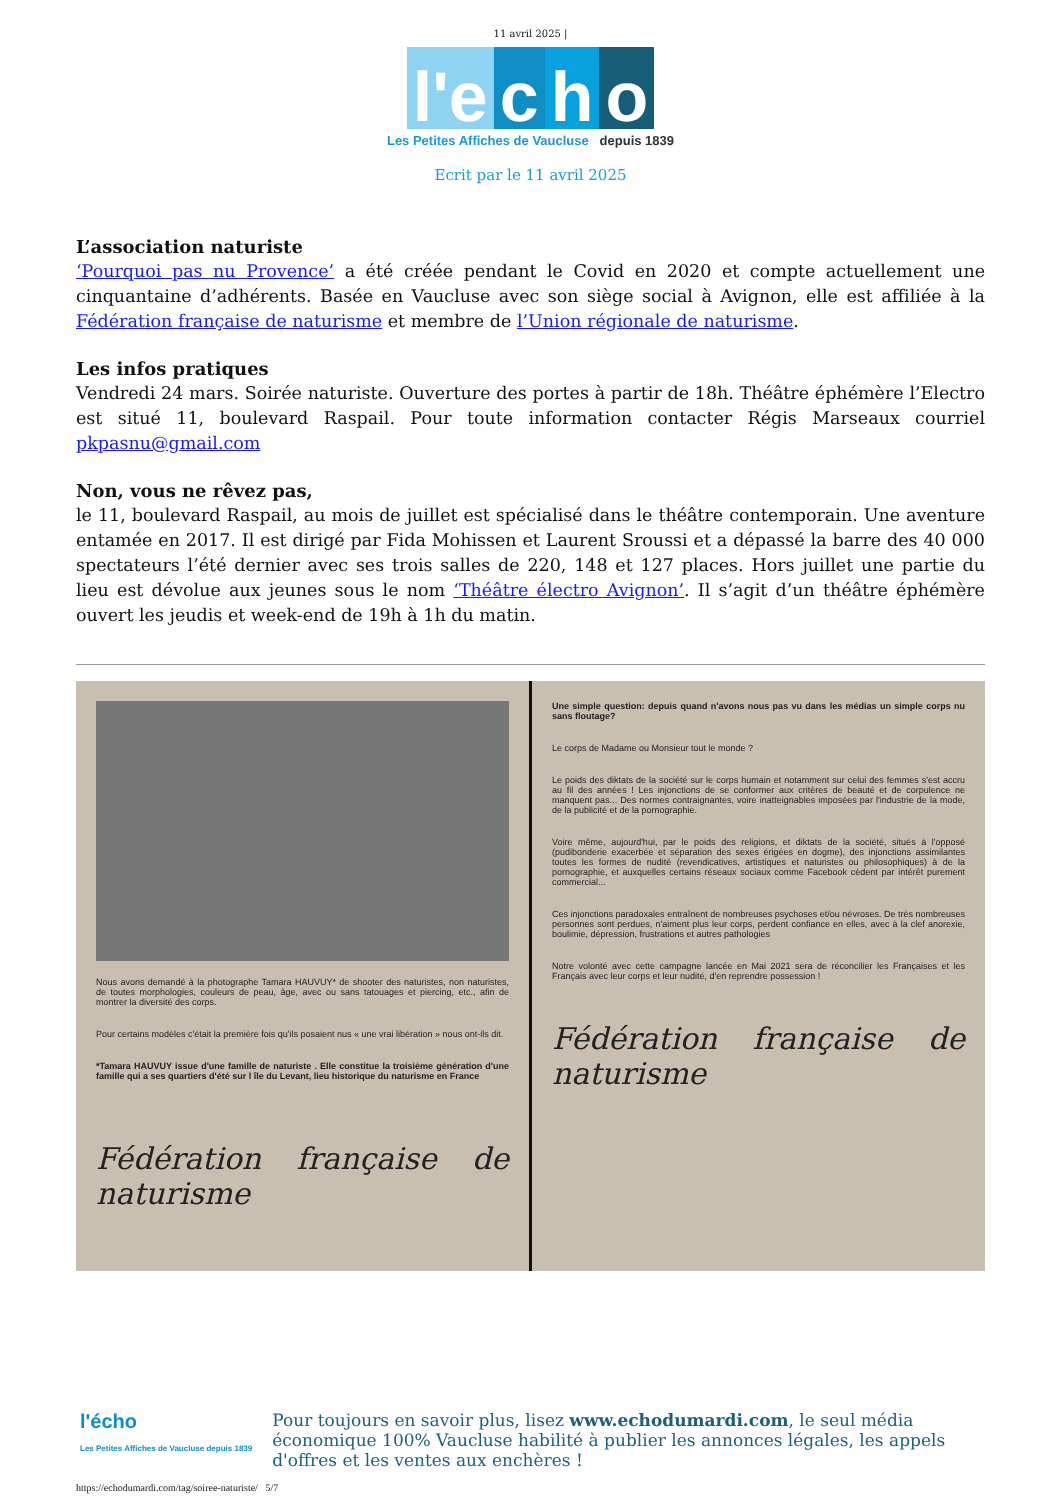11 avril 2025 |
l'e c h o
Les Petites Affiches de Vaucluse depuis 1839
Ecrit par le 11 avril 2025
L’association naturiste
‘Pourquoi pas nu Provence’ a été créée pendant le Covid en 2020 et compte actuellement une cinquantaine d’adhérents. Basée en Vaucluse avec son siège social à Avignon, elle est affiliée à la Fédération française de naturisme et membre de l’Union régionale de naturisme.
Les infos pratiques
Vendredi 24 mars. Soirée naturiste. Ouverture des portes à partir de 18h. Théâtre éphémère l’Electro est situé 11, boulevard Raspail. Pour toute information contacter Régis Marseaux courriel pkpasnu@gmail.com
Non, vous ne rêvez pas,
le 11, boulevard Raspail, au mois de juillet est spécialisé dans le théâtre contemporain. Une aventure entamée en 2017. Il est dirigé par Fida Mohissen et Laurent Sroussi et a dépassé la barre des 40 000 spectateurs l’été dernier avec ses trois salles de 220, 148 et 127 places. Hors juillet une partie du lieu est dévolue aux jeunes sous le nom ‘Théâtre électro Avignon’. Il s’agit d’un théâtre éphémère ouvert les jeudis et week-end de 19h à 1h du matin.
Nous avons demandé à la photographe Tamara HAUVUY* de shooter des naturistes, non naturistes, de toutes morphologies, couleurs de peau, âge, avec ou sans tatouages et piercing, etc., afin de montrer la diversité des corps.
Pour certains modèles c'était la première fois qu'ils posaient nus « une vrai libération » nous ont-ils dit.
*Tamara HAUVUY issue d'une famille de naturiste . Elle constitue la troisième génération d'une famille qui a ses quartiers d'été sur l île du Levant, lieu historique du naturisme en France
Fédération française de naturisme
Une simple question: depuis quand n'avons nous pas vu dans les médias un simple corps nu sans floutage?
Le corps de Madame ou Monsieur tout le monde ?
Le poids des diktats de la société sur le corps humain et notamment sur celui des femmes s'est accru au fil des années ! Les injonctions de se conformer aux critères de beauté et de corpulence ne manquent pas... Des normes contraignantes, voire inatteignables imposées par l'industrie de la mode, de la publicité et de la pornographie.
Voire même, aujourd'hui, par le poids des religions, et diktats de la société, situés à l'opposé (pudibonderie exacerbée et séparation des sexes érigées en dogme), des injonctions assimilantes toutes les formes de nudité (revendicatives, artistiques et naturistes ou philosophiques) à de la pornographie, et auxquelles certains réseaux sociaux comme Facebook cèdent par intérêt purement commercial...
Ces injonctions paradoxales entraînent de nombreuses psychoses et/ou névroses. De très nombreuses personnes sont perdues, n'aiment plus leur corps, perdent confiance en elles, avec à la clef anorexie, boulimie, dépression, frustrations et autres pathologies
Notre volonté avec cette campagne lancée en Mai 2021 sera de réconcilier les Françaises et les Français avec leur corps et leur nudité, d'en reprendre possession !
Fédération française de naturisme
l'écho
Les Petites Affiches de Vaucluse depuis 1839
Pour toujours en savoir plus, lisez www.echodumardi.com, le seul média économique 100% Vaucluse habilité à publier les annonces légales, les appels d'offres et les ventes aux enchères !
https://echodumardi.com/tag/soiree-naturiste/ 5/7